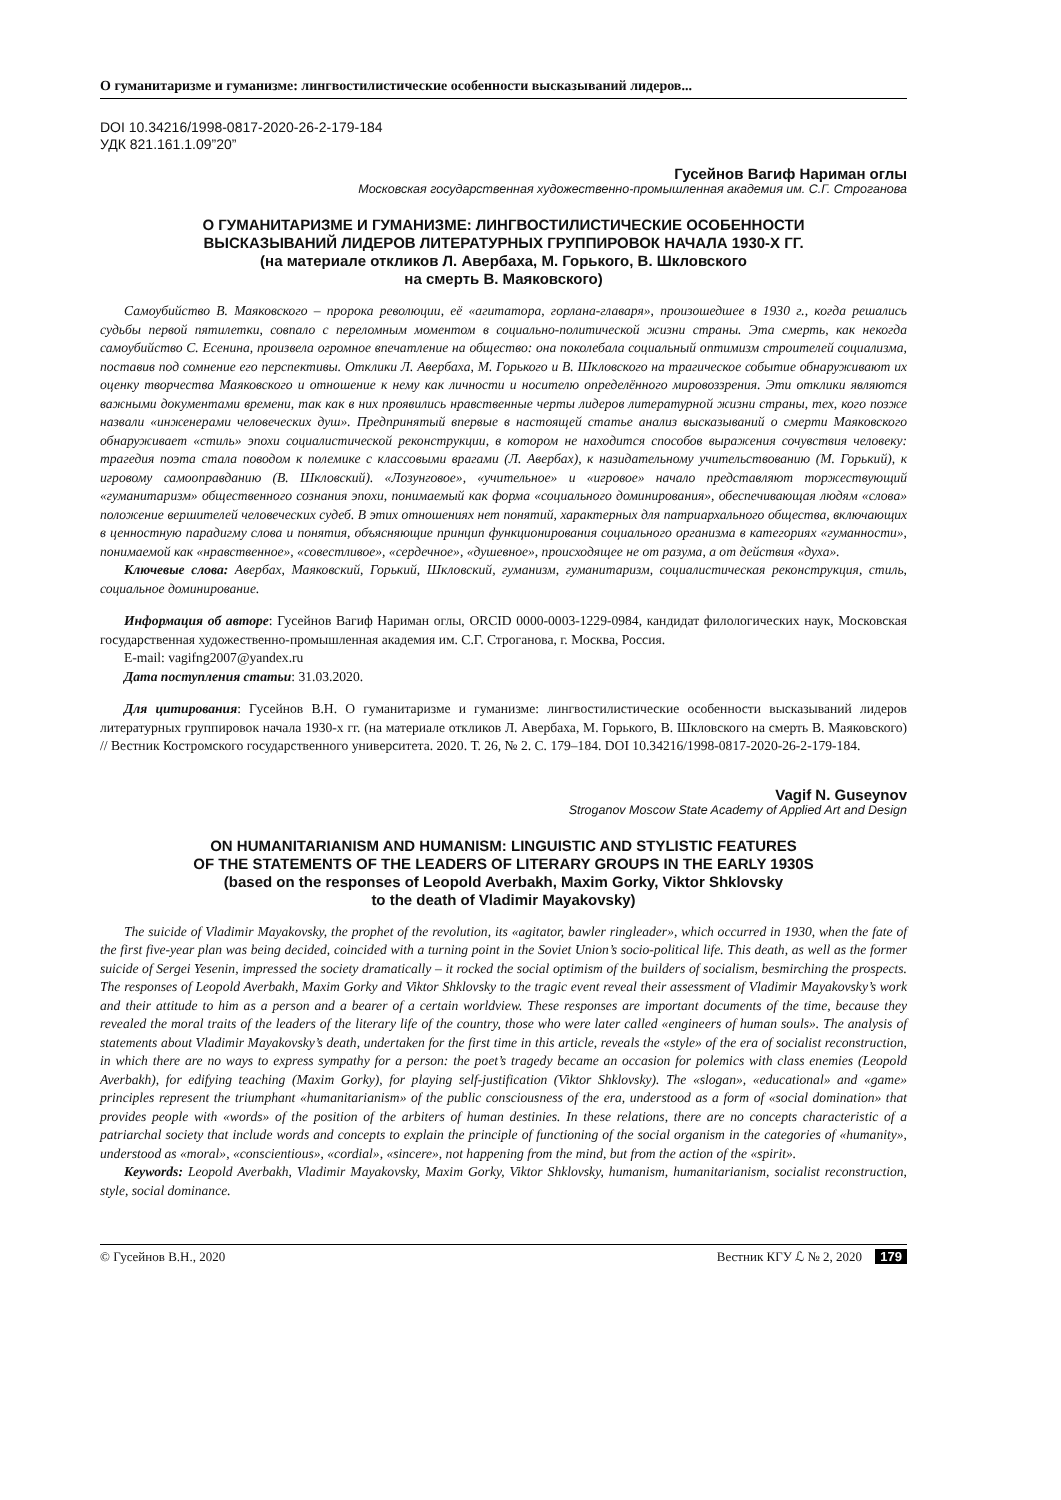О гуманитаризме и гуманизме: лингвостилистические особенности высказываний лидеров...
DOI 10.34216/1998-0817-2020-26-2-179-184
УДК 821.161.1.09”20”
Гусейнов Вагиф Нариман оглы
Московская государственная художественно-промышленная академия им. С.Г. Строганова
О ГУМАНИТАРИЗМЕ И ГУМАНИЗМЕ: ЛИНГВОСТИЛИСТИЧЕСКИЕ ОСОБЕННОСТИ
ВЫСКАЗЫВАНИЙ ЛИДЕРОВ ЛИТЕРАТУРНЫХ ГРУППИРОВОК НАЧАЛА 1930-Х ГГ.
(на материале откликов Л. Авербаха, М. Горького, В. Шкловского
на смерть В. Маяковского)
Самоубийство В. Маяковского – пророка революции, её «агитатора, горлана-главаря», произошедшее в 1930 г., когда решались судьбы первой пятилетки, совпало с переломным моментом в социально-политической жизни страны. Эта смерть, как некогда самоубийство С. Есенина, произвела огромное впечатление на общество: она поколебала социальный оптимизм строителей социализма, поставив под сомнение его перспективы. Отклики Л. Авербаха, М. Горького и В. Шкловского на трагическое событие обнаруживают их оценку творчества Маяковского и отношение к нему как личности и носителю определённого мировоззрения. Эти отклики являются важными документами времени, так как в них проявились нравственные черты лидеров литературной жизни страны, тех, кого позже назвали «инженерами человеческих душ». Предпринятый впервые в настоящей статье анализ высказываний о смерти Маяковского обнаруживает «стиль» эпохи социалистической реконструкции, в котором не находится способов выражения сочувствия человеку: трагедия поэта стала поводом к полемике с классовыми врагами (Л. Авербах), к назидательному учительствованию (М. Горький), к игровому самооправданию (В. Шкловский). «Лозунговое», «учительное» и «игровое» начало представляют торжествующий «гуманитаризм» общественного сознания эпохи, понимаемый как форма «социального доминирования», обеспечивающая людям «слова» положение вершителей человеческих судеб. В этих отношениях нет понятий, характерных для патриархального общества, включающих в ценностную парадигму слова и понятия, объясняющие принцип функционирования социального организма в категориях «гуманности», понимаемой как «нравственное», «совестливое», «сердечное», «душевное», происходящее не от разума, а от действия «духа».
Ключевые слова: Авербах, Маяковский, Горький, Шкловский, гуманизм, гуманитаризм, социалистическая реконструкция, стиль, социальное доминирование.
Информация об авторе: Гусейнов Вагиф Нариман оглы, ORCID 0000-0003-1229-0984, кандидат филологических наук, Московская государственная художественно-промышленная академия им. С.Г. Строганова, г. Москва, Россия.
E-mail: vagifng2007@yandex.ru
Дата поступления статьи: 31.03.2020.
Для цитирования: Гусейнов В.Н. О гуманитаризме и гуманизме: лингвостилистические особенности высказываний лидеров литературных группировок начала 1930-х гг. (на материале откликов Л. Авербаха, М. Горького, В. Шкловского на смерть В. Маяковского) // Вестник Костромского государственного университета. 2020. Т. 26, № 2. С. 179–184. DOI 10.34216/1998-0817-2020-26-2-179-184.
Vagif N. Guseynov
Stroganov Moscow State Academy of Applied Art and Design
ON HUMANITARIANISM AND HUMANISM: LINGUISTIC AND STYLISTIC FEATURES
OF THE STATEMENTS OF THE LEADERS OF LITERARY GROUPS IN THE EARLY 1930S
(based on the responses of Leopold Averbakh, Maxim Gorky, Viktor Shklovsky
to the death of Vladimir Mayakovsky)
The suicide of Vladimir Mayakovsky, the prophet of the revolution, its «agitator, bawler ringleader», which occurred in 1930, when the fate of the first five-year plan was being decided, coincided with a turning point in the Soviet Union’s socio-political life. This death, as well as the former suicide of Sergei Yesenin, impressed the society dramatically – it rocked the social optimism of the builders of socialism, besmirching the prospects. The responses of Leopold Averbakh, Maxim Gorky and Viktor Shklovsky to the tragic event reveal their assessment of Vladimir Mayakovsky’s work and their attitude to him as a person and a bearer of a certain worldview. These responses are important documents of the time, because they revealed the moral traits of the leaders of the literary life of the country, those who were later called «engineers of human souls». The analysis of statements about Vladimir Mayakovsky’s death, undertaken for the first time in this article, reveals the «style» of the era of socialist reconstruction, in which there are no ways to express sympathy for a person: the poet’s tragedy became an occasion for polemics with class enemies (Leopold Averbakh), for edifying teaching (Maxim Gorky), for playing self-justification (Viktor Shklovsky). The «slogan», «educational» and «game» principles represent the triumphant «humanitarianism» of the public consciousness of the era, understood as a form of «social domination» that provides people with «words» of the position of the arbiters of human destinies. In these relations, there are no concepts characteristic of a patriarchal society that include words and concepts to explain the principle of functioning of the social organism in the categories of «humanity», understood as «moral», «conscientious», «cordial», «sincere», not happening from the mind, but from the action of the «spirit».
Keywords: Leopold Averbakh, Vladimir Mayakovsky, Maxim Gorky, Viktor Shklovsky, humanism, humanitarianism, socialist reconstruction, style, social dominance.
© Гусейнов В.Н., 2020 Вестник КГУ ℒ № 2, 2020 179